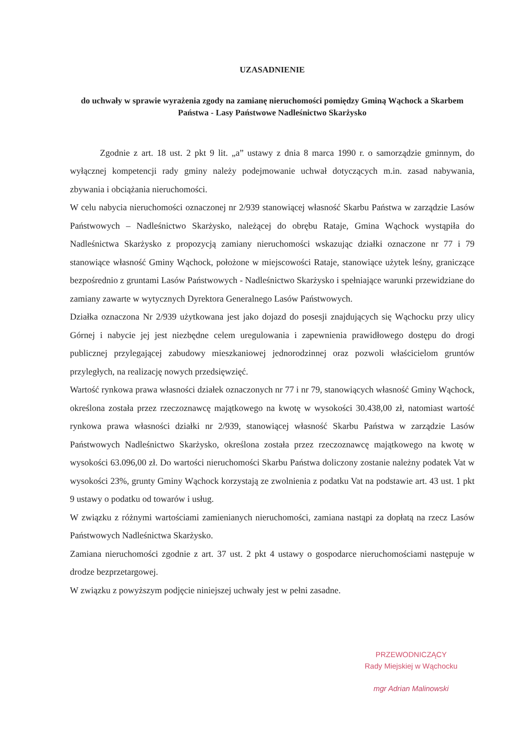UZASADNIENIE
do uchwały w sprawie wyrażenia zgody na zamianę nieruchomości pomiędzy Gminą Wąchock a Skarbem Państwa - Lasy Państwowe Nadleśnictwo Skarżysko
Zgodnie z art. 18 ust. 2 pkt 9 lit. „a” ustawy z dnia 8 marca 1990 r. o samorządzie gminnym, do wyłącznej kompetencji rady gminy należy podejmowanie uchwał dotyczących m.in. zasad nabywania, zbywania i obciążania nieruchomości.
W celu nabycia nieruchomości oznaczonej nr 2/939 stanowiącej własność Skarbu Państwa w zarządzie Lasów Państwowych – Nadleśnictwo Skarżysko, należącej do obrębu Rataje, Gmina Wąchock wystąpiła do Nadleśnictwa Skarżysko z propozycją zamiany nieruchomości wskazując działki oznaczone nr 77 i 79 stanowiące własność Gminy Wąchock, położone w miejscowości Rataje, stanowiące użytek leśny, graniczące bezpośrednio z gruntami Lasów Państwowych - Nadleśnictwo Skarżysko i spełniające warunki przewidziane do zamiany zawarte w wytycznych Dyrektora Generalnego Lasów Państwowych.
Działka oznaczona Nr 2/939 użytkowana jest jako dojazd do posesji znajdujących się Wąchocku przy ulicy Górnej i nabycie jej jest niezbędne celem uregulowania i zapewnienia prawidłowego dostępu do drogi publicznej przylegającej zabudowy mieszkaniowej jednorodzinnej oraz pozwoli właścicielom gruntów przyległych, na realizację nowych przedsięwzięć.
Wartość rynkowa prawa własności działek oznaczonych nr 77 i nr 79, stanowiących własność Gminy Wąchock, określona została przez rzeczoznawcę majątkowego na kwotę w wysokości 30.438,00 zł, natomiast wartość rynkowa prawa własności działki nr 2/939, stanowiącej własność Skarbu Państwa w zarządzie Lasów Państwowych Nadleśnictwo Skarżysko, określona została przez rzeczoznawcę majątkowego na kwotę w wysokości 63.096,00 zł. Do wartości nieruchomości Skarbu Państwa doliczony zostanie należny podatek Vat w wysokości 23%, grunty Gminy Wąchock korzystają ze zwolnienia z podatku Vat na podstawie art. 43 ust. 1 pkt 9 ustawy o podatku od towarów i usług.
W związku z różnymi wartościami zamienianych nieruchomości, zamiana nastąpi za dopłatą na rzecz Lasów Państwowych Nadleśnictwa Skarżysko.
Zamiana nieruchomości zgodnie z art. 37 ust. 2 pkt 4 ustawy o gospodarce nieruchomościami następuje w drodze bezprzetargowej.
W związku z powyższym podjęcie niniejszej uchwały jest w pełni zasadne.
PRZEWODNICZĄCY
Rady Miejskiej w Wąchocku
mgr Adrian Malinowski